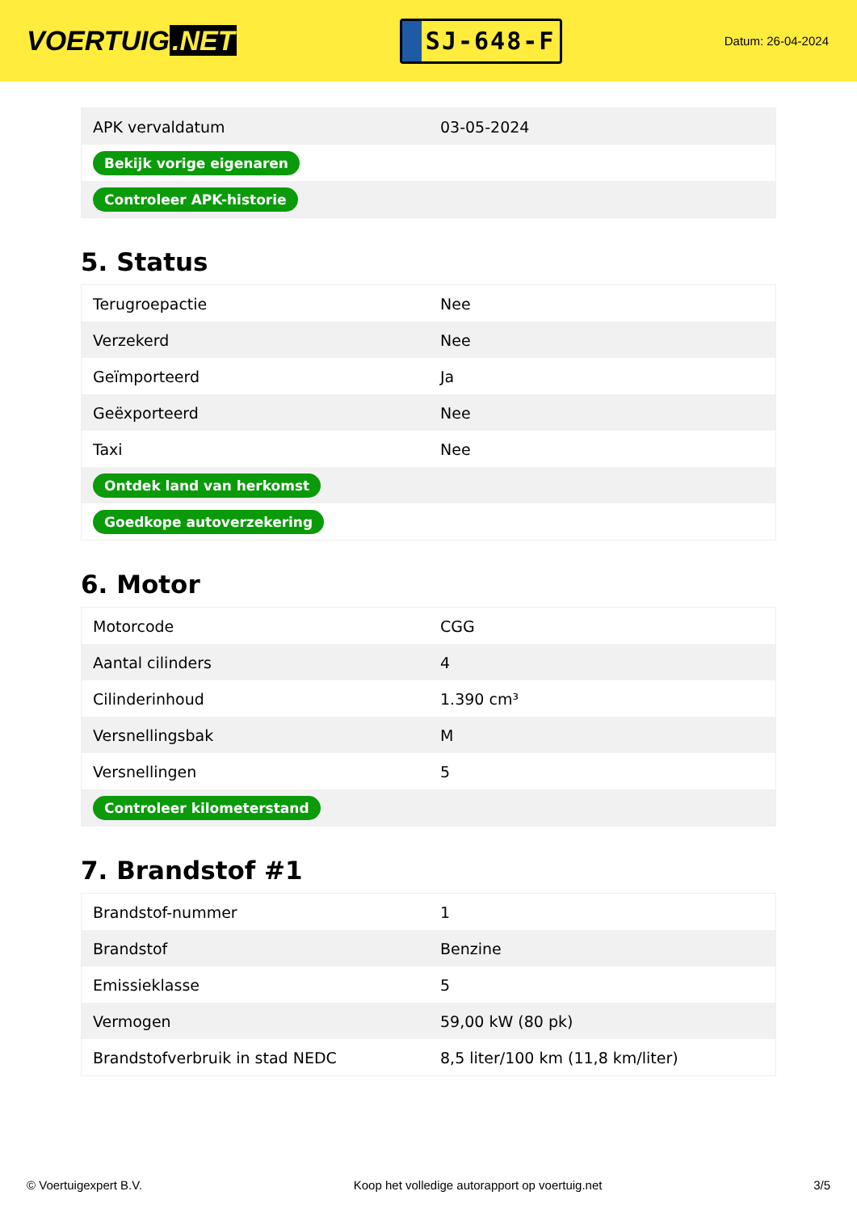VOERTUIG.NET
SJ-648-F
Datum: 26-04-2024
| APK vervaldatum | 03-05-2024 |
| Bekijk vorige eigenaren | |
| Controleer APK-historie | |
5. Status
| Terugroepactie | Nee |
| Verzekerd | Nee |
| Geïmporteerd | Ja |
| Geëxporteerd | Nee |
| Taxi | Nee |
| Ontdek land van herkomst | |
| Goedkope autoverzekering | |
6. Motor
| Motorcode | CGG |
| Aantal cilinders | 4 |
| Cilinderinhoud | 1.390 cm³ |
| Versnellingsbak | M |
| Versnellingen | 5 |
| Controleer kilometerstand | |
7. Brandstof #1
| Brandstof-nummer | 1 |
| Brandstof | Benzine |
| Emissieklasse | 5 |
| Vermogen | 59,00 kW (80 pk) |
| Brandstofverbruik in stad NEDC | 8,5 liter/100 km (11,8 km/liter) |
© Voertuigexpert B.V. Koop het volledige autorapport op voertuig.net 3/5